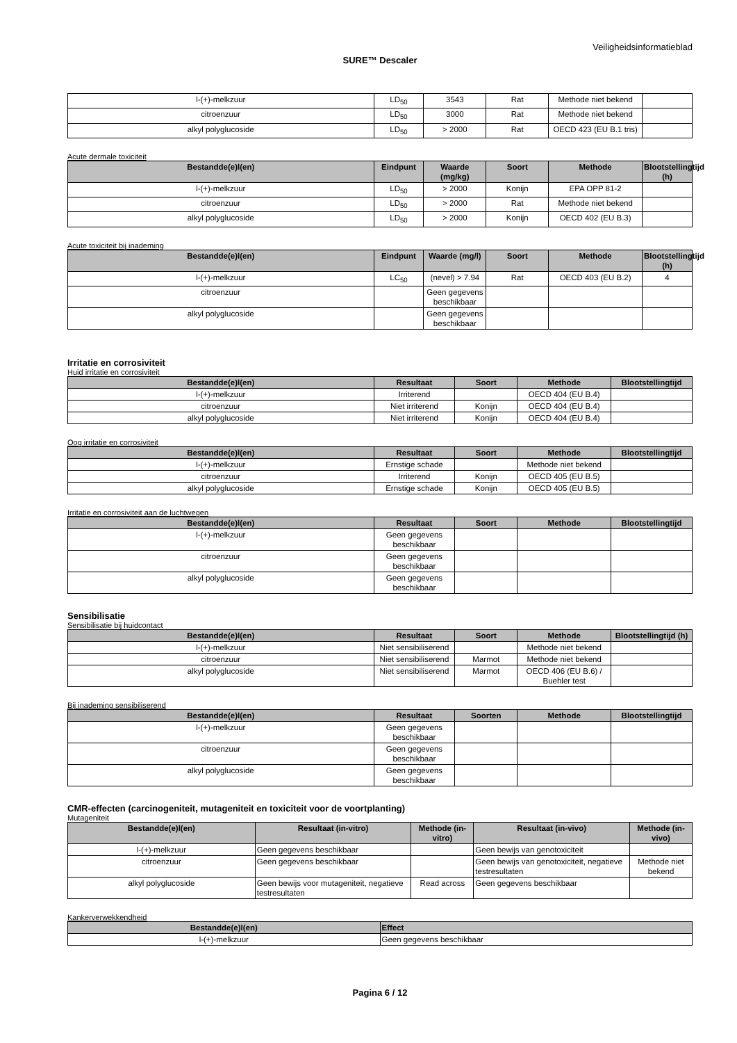Veiligheidsinformatieblad
SURE™ Descaler
| l-(+)-melkzuur | LD<sub>50</sub> | 3543 | Rat | Methode niet bekend | |
| citroenzuur | LD<sub>50</sub> | 3000 | Rat | Methode niet bekend | |
| alkyl polyglucoside | LD<sub>50</sub> | > 2000 | Rat | OECD 423 (EU B.1 tris) | |
Acute dermale toxiciteit
| Bestandde(e)l(en) | Eindpunt | Waarde (mg/kg) | Soort | Methode | Blootstellingtijd (h) |
| --- | --- | --- | --- | --- | --- |
| l-(+)-melkzuur | LD<sub>50</sub> | > 2000 | Konijn | EPA OPP 81-2 | |
| citroenzuur | LD<sub>50</sub> | > 2000 | Rat | Methode niet bekend | |
| alkyl polyglucoside | LD<sub>50</sub> | > 2000 | Konijn | OECD 402 (EU B.3) | |
Acute toxiciteit bij inademing
| Bestandde(e)l(en) | Eindpunt | Waarde (mg/l) | Soort | Methode | Blootstellingtijd (h) |
| --- | --- | --- | --- | --- | --- |
| l-(+)-melkzuur | LC<sub>50</sub> | (nevel) > 7.94 | Rat | OECD 403 (EU B.2) | 4 |
| citroenzuur | | Geen gegevens beschikbaar | | | |
| alkyl polyglucoside | | Geen gegevens beschikbaar | | | |
Irritatie en corrosiviteit
Huid irritatie en corrosiviteit
| Bestandde(e)l(en) | Resultaat | Soort | Methode | Blootstellingtijd |
| --- | --- | --- | --- | --- |
| l-(+)-melkzuur | Irriterend | | OECD 404 (EU B.4) | |
| citroenzuur | Niet irriterend | Konijn | OECD 404 (EU B.4) | |
| alkyl polyglucoside | Niet irriterend | Konijn | OECD 404 (EU B.4) | |
Oog irritatie en corrosiviteit
| Bestandde(e)l(en) | Resultaat | Soort | Methode | Blootstellingtijd |
| --- | --- | --- | --- | --- |
| l-(+)-melkzuur | Ernstige schade | | Methode niet bekend | |
| citroenzuur | Irriterend | Konijn | OECD 405 (EU B.5) | |
| alkyl polyglucoside | Ernstige schade | Konijn | OECD 405 (EU B.5) | |
Irritatie en corrosiviteit aan de luchtwegen
| Bestandde(e)l(en) | Resultaat | Soort | Methode | Blootstellingtijd |
| --- | --- | --- | --- | --- |
| l-(+)-melkzuur | Geen gegevens beschikbaar | | | |
| citroenzuur | Geen gegevens beschikbaar | | | |
| alkyl polyglucoside | Geen gegevens beschikbaar | | | |
Sensibilisatie
Sensibilisatie bij huidcontact
| Bestandde(e)l(en) | Resultaat | Soort | Methode | Blootstellingtijd (h) |
| --- | --- | --- | --- | --- |
| l-(+)-melkzuur | Niet sensibiliserend | | Methode niet bekend | |
| citroenzuur | Niet sensibiliserend | Marmot | Methode niet bekend | |
| alkyl polyglucoside | Niet sensibiliserend | Marmot | OECD 406 (EU B.6) / Buehler test | |
Bij inademing sensibiliserend
| Bestandde(e)l(en) | Resultaat | Soorten | Methode | Blootstellingtijd |
| --- | --- | --- | --- | --- |
| l-(+)-melkzuur | Geen gegevens beschikbaar | | | |
| citroenzuur | Geen gegevens beschikbaar | | | |
| alkyl polyglucoside | Geen gegevens beschikbaar | | | |
CMR-effecten (carcinogeniteit, mutageniteit en toxiciteit voor de voortplanting)
Mutageniteit
| Bestandde(e)l(en) | Resultaat (in-vitro) | Methode (in-vitro) | Resultaat (in-vivo) | Methode (in-vivo) |
| --- | --- | --- | --- | --- |
| l-(+)-melkzuur | Geen gegevens beschikbaar | | Geen bewijs van genotoxiciteit | |
| citroenzuur | Geen gegevens beschikbaar | | Geen bewijs van genotoxiciteit, negatieve testresultaten | Methode niet bekend |
| alkyl polyglucoside | Geen bewijs voor mutageniteit, negatieve testresultaten | Read across | Geen gegevens beschikbaar | |
Kankerverwekkendheid
| Bestandde(e)l(en) | Effect |
| --- | --- |
| l-(+)-melkzuur | Geen gegevens beschikbaar |
Pagina 6 / 12